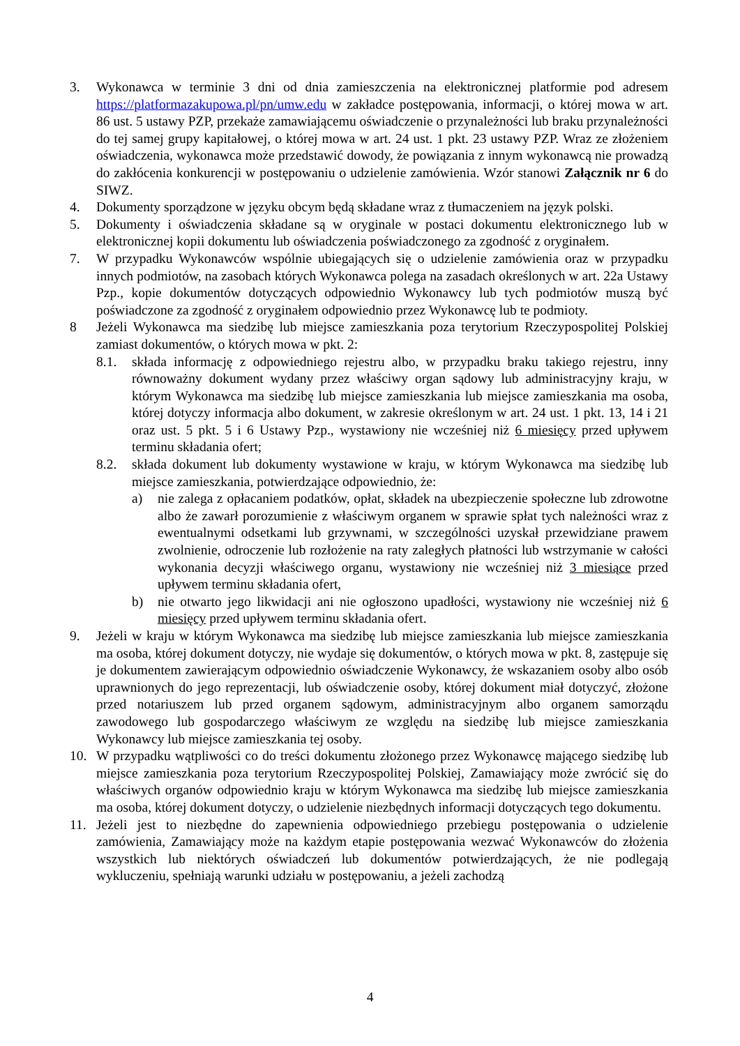3. Wykonawca w terminie 3 dni od dnia zamieszczenia na elektronicznej platformie pod adresem https://platformazakupowa.pl/pn/umw.edu w zakładce postępowania, informacji, o której mowa w art. 86 ust. 5 ustawy PZP, przekaże zamawiającemu oświadczenie o przynależności lub braku przynależności do tej samej grupy kapitałowej, o której mowa w art. 24 ust. 1 pkt. 23 ustawy PZP. Wraz ze złożeniem oświadczenia, wykonawca może przedstawić dowody, że powiązania z innym wykonawcą nie prowadzą do zakłócenia konkurencji w postępowaniu o udzielenie zamówienia. Wzór stanowi Załącznik nr 6 do SIWZ.
4. Dokumenty sporządzone w języku obcym będą składane wraz z tłumaczeniem na język polski.
5. Dokumenty i oświadczenia składane są w oryginale w postaci dokumentu elektronicznego lub w elektronicznej kopii dokumentu lub oświadczenia poświadczonego za zgodność z oryginałem.
7. W przypadku Wykonawców wspólnie ubiegających się o udzielenie zamówienia oraz w przypadku innych podmiotów, na zasobach których Wykonawca polega na zasadach określonych w art. 22a Ustawy Pzp., kopie dokumentów dotyczących odpowiednio Wykonawcy lub tych podmiotów muszą być poświadczone za zgodność z oryginałem odpowiednio przez Wykonawcę lub te podmioty.
8 Jeżeli Wykonawca ma siedzibę lub miejsce zamieszkania poza terytorium Rzeczypospolitej Polskiej zamiast dokumentów, o których mowa w pkt. 2:
8.1. składa informację z odpowiedniego rejestru albo, w przypadku braku takiego rejestru, inny równoważny dokument wydany przez właściwy organ sądowy lub administracyjny kraju, w którym Wykonawca ma siedzibę lub miejsce zamieszkania lub miejsce zamieszkania ma osoba, której dotyczy informacja albo dokument, w zakresie określonym w art. 24 ust. 1 pkt. 13, 14 i 21 oraz ust. 5 pkt. 5 i 6 Ustawy Pzp., wystawiony nie wcześniej niż 6 miesięcy przed upływem terminu składania ofert;
8.2. składa dokument lub dokumenty wystawione w kraju, w którym Wykonawca ma siedzibę lub miejsce zamieszkania, potwierdzające odpowiednio, że:
a) nie zalega z opłacaniem podatków, opłat, składek na ubezpieczenie społeczne lub zdrowotne albo że zawarł porozumienie z właściwym organem w sprawie spłat tych należności wraz z ewentualnymi odsetkami lub grzywnami, w szczególności uzyskał przewidziane prawem zwolnienie, odroczenie lub rozłożenie na raty zaległych płatności lub wstrzymanie w całości wykonania decyzji właściwego organu, wystawiony nie wcześniej niż 3 miesiące przed upływem terminu składania ofert,
b) nie otwarto jego likwidacji ani nie ogłoszono upadłości, wystawiony nie wcześniej niż 6 miesięcy przed upływem terminu składania ofert.
9. Jeżeli w kraju w którym Wykonawca ma siedzibę lub miejsce zamieszkania lub miejsce zamieszkania ma osoba, której dokument dotyczy, nie wydaje się dokumentów, o których mowa w pkt. 8, zastępuje się je dokumentem zawierającym odpowiednio oświadczenie Wykonawcy, że wskazaniem osoby albo osób uprawnionych do jego reprezentacji, lub oświadczenie osoby, której dokument miał dotyczyć, złożone przed notariuszem lub przed organem sądowym, administracyjnym albo organem samorządu zawodowego lub gospodarczego właściwym ze względu na siedzibę lub miejsce zamieszkania Wykonawcy lub miejsce zamieszkania tej osoby.
10. W przypadku wątpliwości co do treści dokumentu złożonego przez Wykonawcę mającego siedzibę lub miejsce zamieszkania poza terytorium Rzeczypospolitej Polskiej, Zamawiający może zwrócić się do właściwych organów odpowiednio kraju w którym Wykonawca ma siedzibę lub miejsce zamieszkania ma osoba, której dokument dotyczy, o udzielenie niezbędnych informacji dotyczących tego dokumentu.
11. Jeżeli jest to niezbędne do zapewnienia odpowiedniego przebiegu postępowania o udzielenie zamówienia, Zamawiający może na każdym etapie postępowania wezwać Wykonawców do złożenia wszystkich lub niektórych oświadczeń lub dokumentów potwierdzających, że nie podlegają wykluczeniu, spełniają warunki udziału w postępowaniu, a jeżeli zachodzą
4